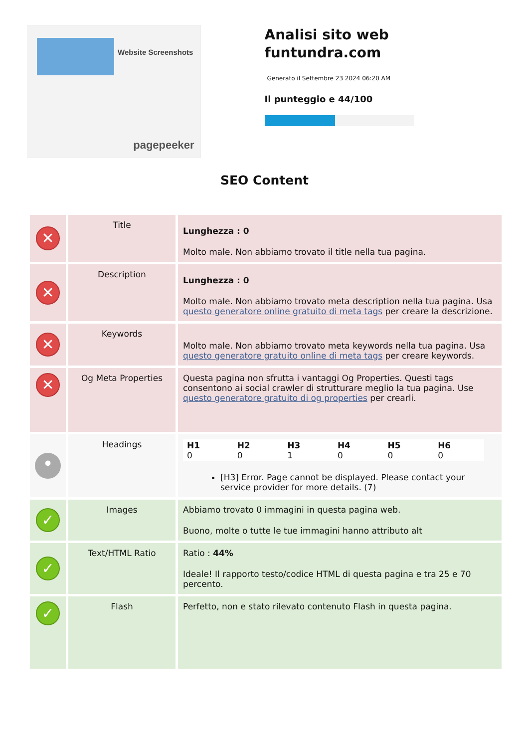Website Screenshots
pagepeeker
Analisi sito web funtundra.com
Generato il Settembre 23 2024 06:20 AM
Il punteggio e 44/100
SEO Content
| ✕ | Title | Lunghezza : 0 Molto male. Non abbiamo trovato il title nella tua pagina. |
| ✕ | Description | Lunghezza : 0 Molto male. Non abbiamo trovato meta description nella tua pagina. Usa questo generatore online gratuito di meta tags per creare la descrizione. |
| ✕ | Keywords | Molto male. Non abbiamo trovato meta keywords nella tua pagina. Usa questo generatore gratuito online di meta tags per creare keywords. |
| ✕ | Og Meta Properties | Questa pagina non sfrutta i vantaggi Og Properties. Questi tags consentono ai social crawler di strutturare meglio la tua pagina. Use questo generatore gratuito di og properties per crearli. |
| • | Headings | / H1 0 / H2 0 / H3 1 / H4 0 / H5 0 / H6 0 / [H3] Error. Page cannot be displayed. Please contact your service provider for more details. (7) |
| ✓ | Images | Abbiamo trovato 0 immagini in questa pagina web. Buono, molte o tutte le tue immagini hanno attributo alt |
| ✓ | Text/HTML Ratio | Ratio : 44% Ideale! Il rapporto testo/codice HTML di questa pagina e tra 25 e 70 percento. |
| ✓ | Flash | Perfetto, non e stato rilevato contenuto Flash in questa pagina. |